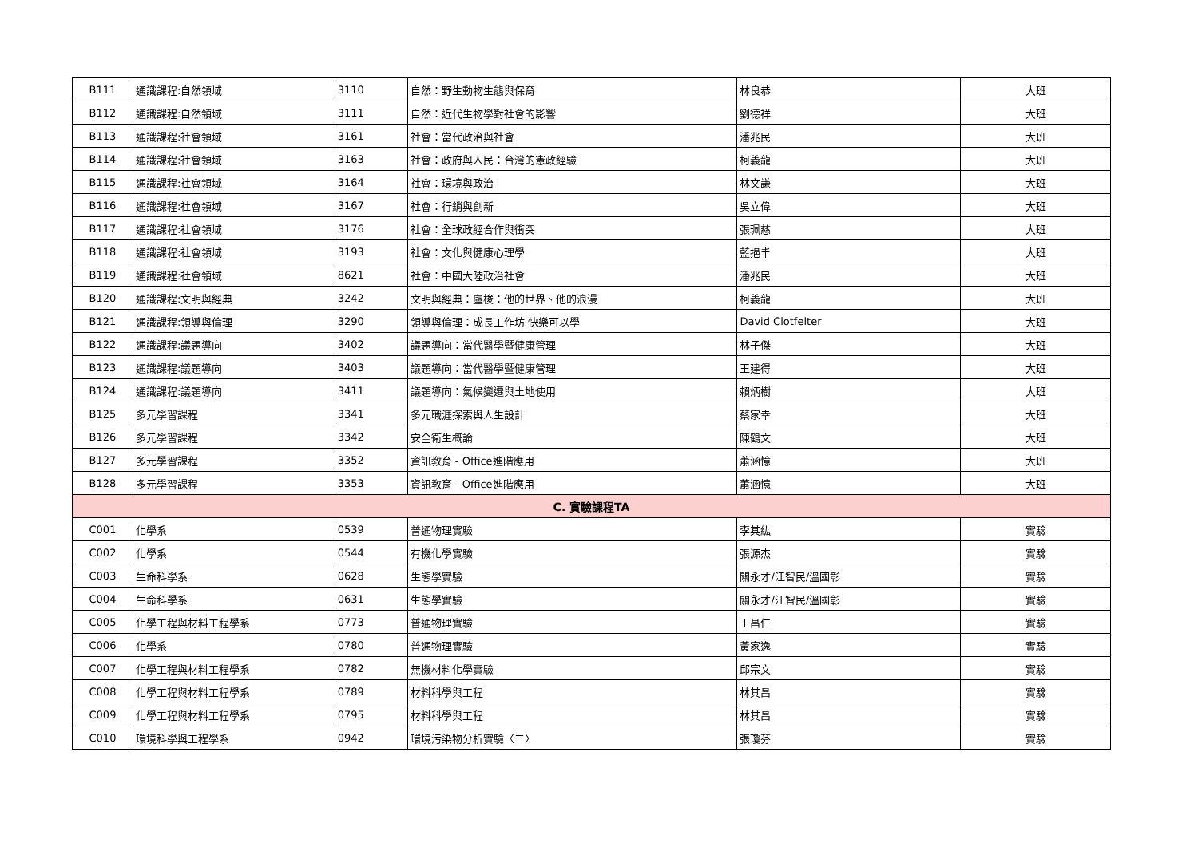| B111 | 通識課程:自然領域 | 3110 | 自然：野生動物生態與保育 | 林良恭 | 大班 |
| B112 | 通識課程:自然領域 | 3111 | 自然：近代生物學對社會的影響 | 劉德祥 | 大班 |
| B113 | 通識課程:社會領域 | 3161 | 社會：當代政治與社會 | 潘兆民 | 大班 |
| B114 | 通識課程:社會領域 | 3163 | 社會：政府與人民：台灣的憲政經驗 | 柯義龍 | 大班 |
| B115 | 通識課程:社會領域 | 3164 | 社會：環境與政治 | 林文謙 | 大班 |
| B116 | 通識課程:社會領域 | 3167 | 社會：行銷與創新 | 吳立偉 | 大班 |
| B117 | 通識課程:社會領域 | 3176 | 社會：全球政經合作與衝突 | 張珮慈 | 大班 |
| B118 | 通識課程:社會領域 | 3193 | 社會：文化與健康心理學 | 藍挹丰 | 大班 |
| B119 | 通識課程:社會領域 | 8621 | 社會：中國大陸政治社會 | 潘兆民 | 大班 |
| B120 | 通識課程:文明與經典 | 3242 | 文明與經典：盧梭：他的世界、他的浪漫 | 柯義龍 | 大班 |
| B121 | 通識課程:領導與倫理 | 3290 | 領導與倫理：成長工作坊-快樂可以學 | David Clotfelter | 大班 |
| B122 | 通識課程:議題導向 | 3402 | 議題導向：當代醫學暨健康管理 | 林子傑 | 大班 |
| B123 | 通識課程:議題導向 | 3403 | 議題導向：當代醫學暨健康管理 | 王建得 | 大班 |
| B124 | 通識課程:議題導向 | 3411 | 議題導向：氣候變遷與土地使用 | 賴炳樹 | 大班 |
| B125 | 多元學習課程 | 3341 | 多元職涯探索與人生設計 | 蔡家幸 | 大班 |
| B126 | 多元學習課程 | 3342 | 安全衛生概論 | 陳鶴文 | 大班 |
| B127 | 多元學習課程 | 3352 | 資訊教育 - Office進階應用 | 蕭涵憶 | 大班 |
| B128 | 多元學習課程 | 3353 | 資訊教育 - Office進階應用 | 蕭涵憶 | 大班 |
| C. 實驗課程TA | | | | | |
| C001 | 化學系 | 0539 | 普通物理實驗 | 李其紘 | 實驗 |
| C002 | 化學系 | 0544 | 有機化學實驗 | 張源杰 | 實驗 |
| C003 | 生命科學系 | 0628 | 生態學實驗 | 關永才/江智民/溫國彰 | 實驗 |
| C004 | 生命科學系 | 0631 | 生態學實驗 | 關永才/江智民/溫國彰 | 實驗 |
| C005 | 化學工程與材料工程學系 | 0773 | 普通物理實驗 | 王昌仁 | 實驗 |
| C006 | 化學系 | 0780 | 普通物理實驗 | 黃家逸 | 實驗 |
| C007 | 化學工程與材料工程學系 | 0782 | 無機材料化學實驗 | 邱宗文 | 實驗 |
| C008 | 化學工程與材料工程學系 | 0789 | 材料科學與工程 | 林其昌 | 實驗 |
| C009 | 化學工程與材料工程學系 | 0795 | 材料科學與工程 | 林其昌 | 實驗 |
| C010 | 環境科學與工程學系 | 0942 | 環境污染物分析實驗〈二〉 | 張瓊芬 | 實驗 |